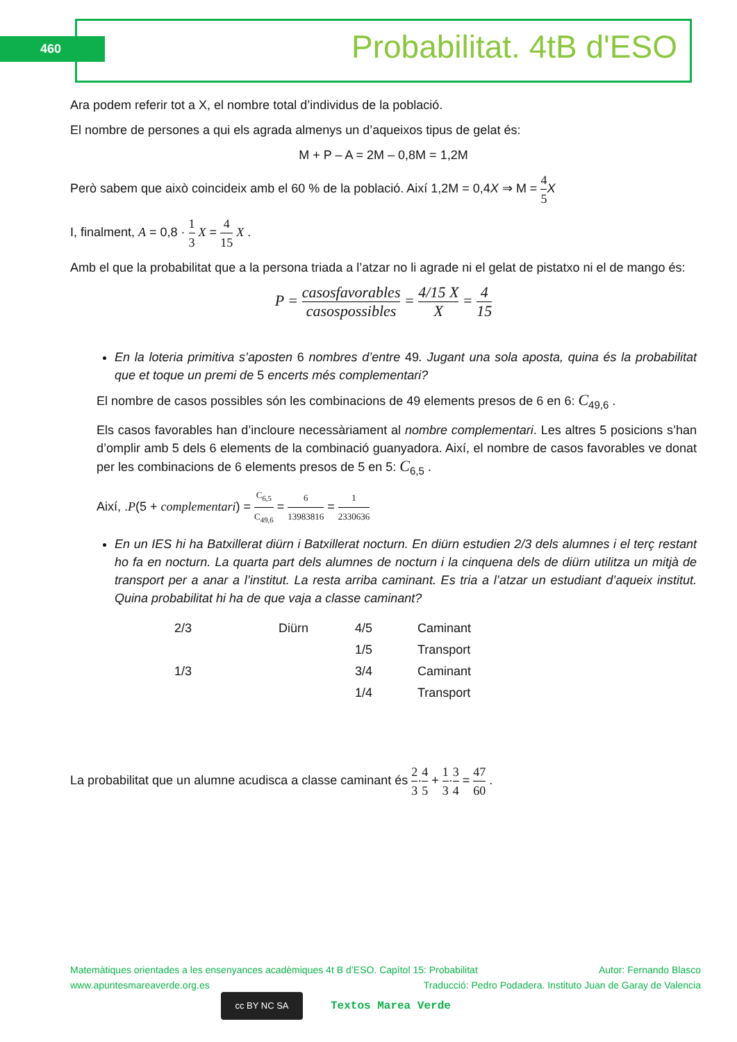460 Probabilitat. 4tB d'ESO
Ara podem referir tot a X, el nombre total d’individus de la població.
El nombre de persones a qui els agrada almenys un d’aqueixos tipus de gelat és:
M + P – A = 2M – 0,8M = 1,2M
Però sabem que això coincideix amb el 60 % de la població. Així 1,2M = 0,4X ⇒ M = 4 5 X
I, finalment, A = 0,8 · 1 3 X = 4 15 X .
Amb el que la probabilitat que a la persona triada a l’atzar no li agrade ni el gelat de pistatxo ni el de mango és:
P = casosfavorables casospossibles = 4/15 X X = 4 15
En la loteria primitiva s’aposten 6 nombres d’entre 49. Jugant una sola aposta, quina és la probabilitat que et toque un premi de 5 encerts més complementari?
El nombre de casos possibles són les combinacions de 49 elements presos de 6 en 6: C<sub>49,6</sub> .
Els casos favorables han d’incloure necessàriament al nombre complementari. Les altres 5 posicions s’han d’omplir amb 5 dels 6 elements de la combinació guanyadora. Així, el nombre de casos favorables ve donat per les combinacions de 6 elements presos de 5 en 5: C<sub>6,5</sub> .
Així, .P(5 + complementari) = C<sub>6,5</sub> C<sub>49,6</sub> = 6 13983816 = 1 2330636
En un IES hi ha Batxillerat diürn i Batxillerat nocturn. En diürn estudien 2/3 dels alumnes i el terç restant ho fa en nocturn. La quarta part dels alumnes de nocturn i la cinquena dels de diürn utilitza un mitjà de transport per a anar a l’institut. La resta arriba caminant. Es tria a l’atzar un estudiant d’aqueix institut. Quina probabilitat hi ha de que vaja a classe caminant?
2/3
Diürn
4/5
Caminant
1/5
Transport
1/3
3/4
Caminant
1/4
Transport
La probabilitat que un alumne acudisca a classe caminant és 2 3·4 5 + 1 3·3 4 = 47 60 .
Matemàtiques orientades a les ensenyances acadèmiques 4t B d’ESO. Capítol 15: Probabilitat Autor: Fernando Blasco
www.apuntesmareaverde.org.es Traducció: Pedro Podadera. Instituto Juan de Garay de Valencia
cc BY NC SA
Textos Marea Verde